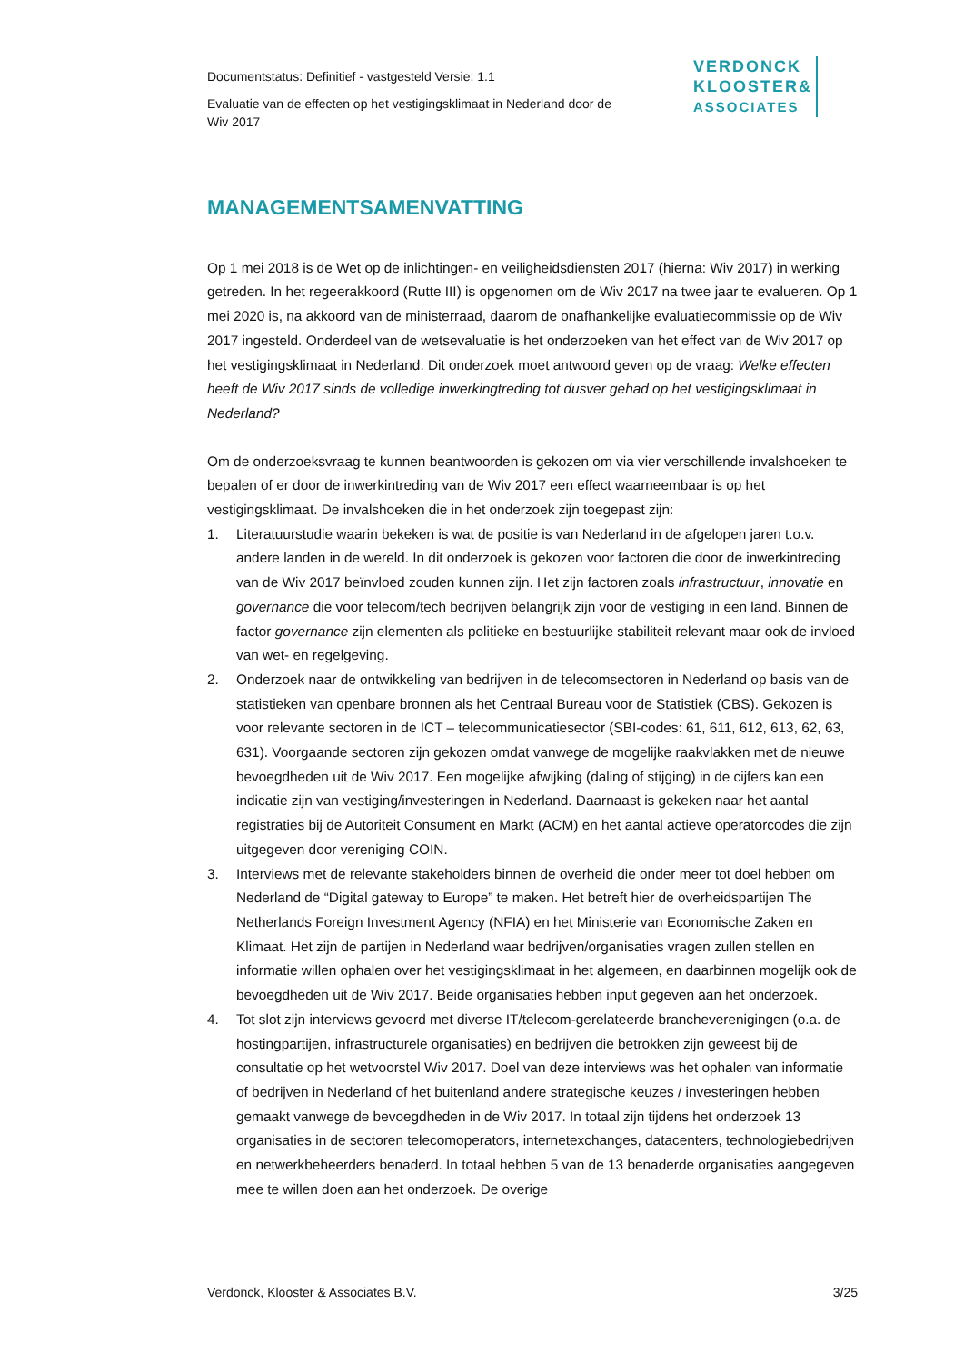Documentstatus: Definitief - vastgesteld Versie: 1.1
Evaluatie van de effecten op het vestigingsklimaat in Nederland door de Wiv 2017
VERDONCK
KLOOSTER&
ASSOCIATES
MANAGEMENTSAMENVATTING
Op 1 mei 2018 is de Wet op de inlichtingen- en veiligheidsdiensten 2017 (hierna: Wiv 2017) in werking getreden. In het regeerakkoord (Rutte III) is opgenomen om de Wiv 2017 na twee jaar te evalueren. Op 1 mei 2020 is, na akkoord van de ministerraad, daarom de onafhankelijke evaluatiecommissie op de Wiv 2017 ingesteld. Onderdeel van de wetsevaluatie is het onderzoeken van het effect van de Wiv 2017 op het vestigingsklimaat in Nederland. Dit onderzoek moet antwoord geven op de vraag: Welke effecten heeft de Wiv 2017 sinds de volledige inwerkingtreding tot dusver gehad op het vestigingsklimaat in Nederland?
Om de onderzoeksvraag te kunnen beantwoorden is gekozen om via vier verschillende invalshoeken te bepalen of er door de inwerkintreding van de Wiv 2017 een effect waarneembaar is op het vestigingsklimaat. De invalshoeken die in het onderzoek zijn toegepast zijn:
1. Literatuurstudie waarin bekeken is wat de positie is van Nederland in de afgelopen jaren t.o.v. andere landen in de wereld. In dit onderzoek is gekozen voor factoren die door de inwerkintreding van de Wiv 2017 beïnvloed zouden kunnen zijn. Het zijn factoren zoals infrastructuur, innovatie en governance die voor telecom/tech bedrijven belangrijk zijn voor de vestiging in een land. Binnen de factor governance zijn elementen als politieke en bestuurlijke stabiliteit relevant maar ook de invloed van wet- en regelgeving.
2. Onderzoek naar de ontwikkeling van bedrijven in de telecomsectoren in Nederland op basis van de statistieken van openbare bronnen als het Centraal Bureau voor de Statistiek (CBS). Gekozen is voor relevante sectoren in de ICT – telecommunicatiesector (SBI-codes: 61, 611, 612, 613, 62, 63, 631). Voorgaande sectoren zijn gekozen omdat vanwege de mogelijke raakvlakken met de nieuwe bevoegdheden uit de Wiv 2017. Een mogelijke afwijking (daling of stijging) in de cijfers kan een indicatie zijn van vestiging/investeringen in Nederland. Daarnaast is gekeken naar het aantal registraties bij de Autoriteit Consument en Markt (ACM) en het aantal actieve operatorcodes die zijn uitgegeven door vereniging COIN.
3. Interviews met de relevante stakeholders binnen de overheid die onder meer tot doel hebben om Nederland de “Digital gateway to Europe” te maken. Het betreft hier de overheidspartijen The Netherlands Foreign Investment Agency (NFIA) en het Ministerie van Economische Zaken en Klimaat. Het zijn de partijen in Nederland waar bedrijven/organisaties vragen zullen stellen en informatie willen ophalen over het vestigingsklimaat in het algemeen, en daarbinnen mogelijk ook de bevoegdheden uit de Wiv 2017. Beide organisaties hebben input gegeven aan het onderzoek.
4. Tot slot zijn interviews gevoerd met diverse IT/telecom-gerelateerde brancheverenigingen (o.a. de hostingpartijen, infrastructurele organisaties) en bedrijven die betrokken zijn geweest bij de consultatie op het wetvoorstel Wiv 2017. Doel van deze interviews was het ophalen van informatie of bedrijven in Nederland of het buitenland andere strategische keuzes / investeringen hebben gemaakt vanwege de bevoegdheden in de Wiv 2017. In totaal zijn tijdens het onderzoek 13 organisaties in de sectoren telecomoperators, internetexchanges, datacenters, technologiebedrijven en netwerkbeheerders benaderd. In totaal hebben 5 van de 13 benaderde organisaties aangegeven mee te willen doen aan het onderzoek. De overige
Verdonck, Klooster & Associates B.V. 3/25